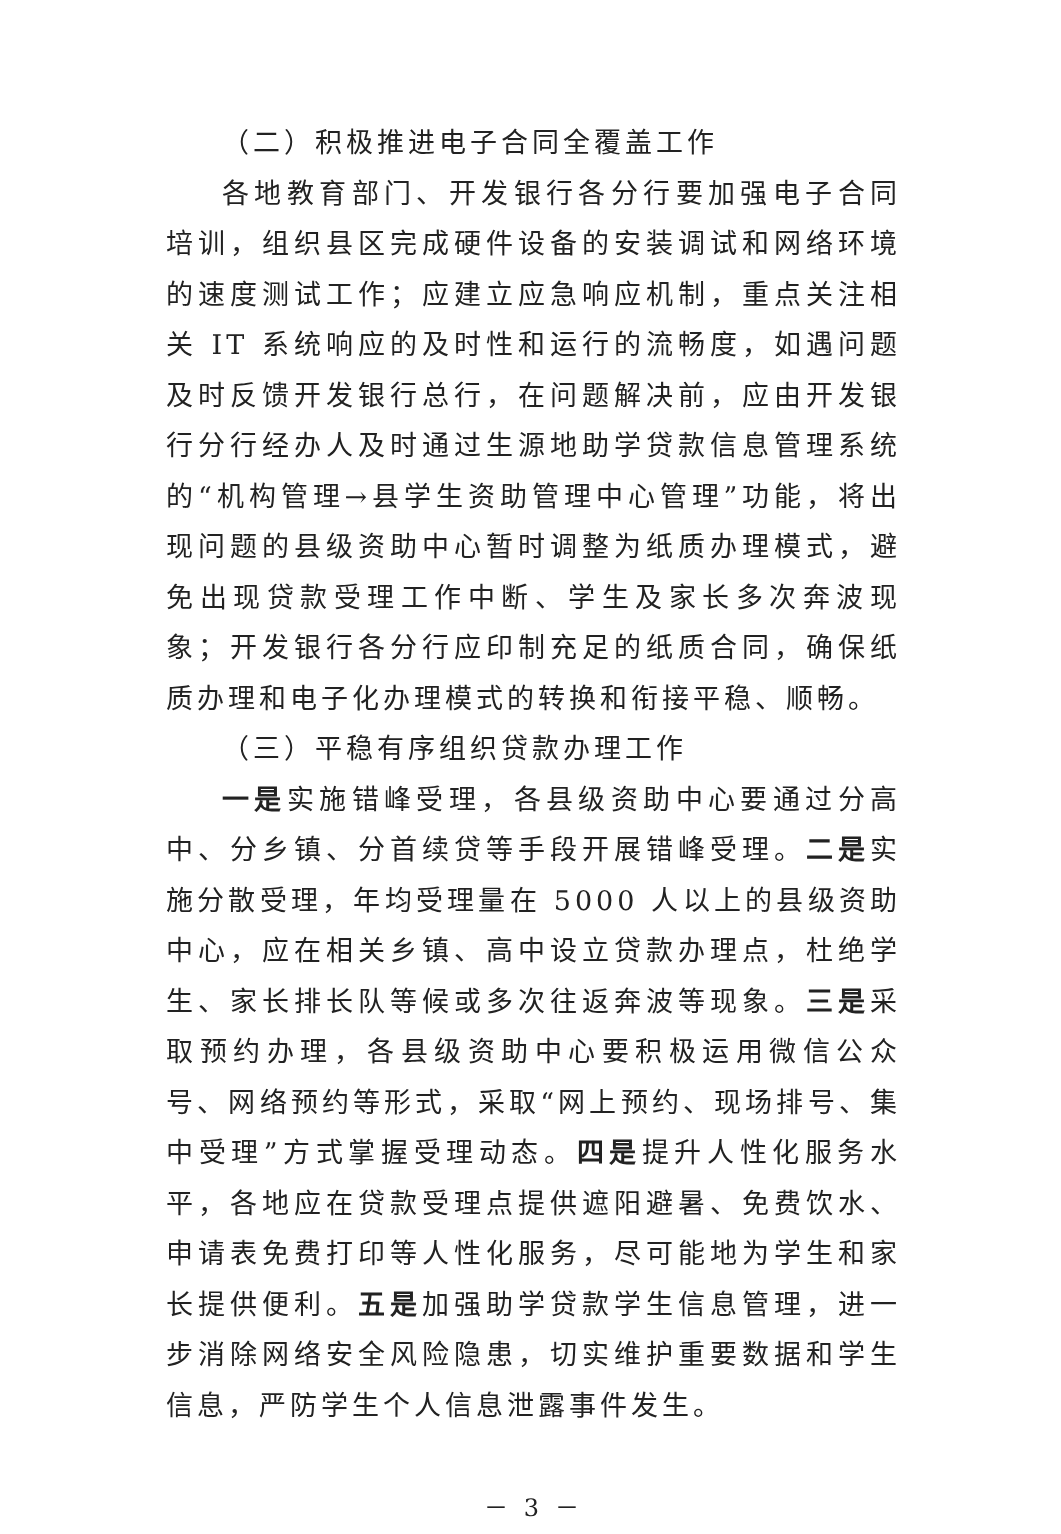（二）积极推进电子合同全覆盖工作
各地教育部门、开发银行各分行要加强电子合同培训，组织县区完成硬件设备的安装调试和网络环境的速度测试工作；应建立应急响应机制，重点关注相关 IT 系统响应的及时性和运行的流畅度，如遇问题及时反馈开发银行总行，在问题解决前，应由开发银行分行经办人及时通过生源地助学贷款信息管理系统的“机构管理→县学生资助管理中心管理”功能，将出现问题的县级资助中心暂时调整为纸质办理模式，避免出现贷款受理工作中断、学生及家长多次奔波现象；开发银行各分行应印制充足的纸质合同，确保纸质办理和电子化办理模式的转换和衔接平稳、顺畅。
（三）平稳有序组织贷款办理工作
一是实施错峰受理，各县级资助中心要通过分高中、分乡镇、分首续贷等手段开展错峰受理。二是实施分散受理，年均受理量在 5000 人以上的县级资助中心，应在相关乡镇、高中设立贷款办理点，杜绝学生、家长排长队等候或多次往返奔波等现象。三是采取预约办理，各县级资助中心要积极运用微信公众号、网络预约等形式，采取“网上预约、现场排号、集中受理”方式掌握受理动态。四是提升人性化服务水平，各地应在贷款受理点提供遮阳避暑、免费饮水、申请表免费打印等人性化服务，尽可能地为学生和家长提供便利。五是加强助学贷款学生信息管理，进一步消除网络安全风险隐患，切实维护重要数据和学生信息，严防学生个人信息泄露事件发生。
－ 3 －